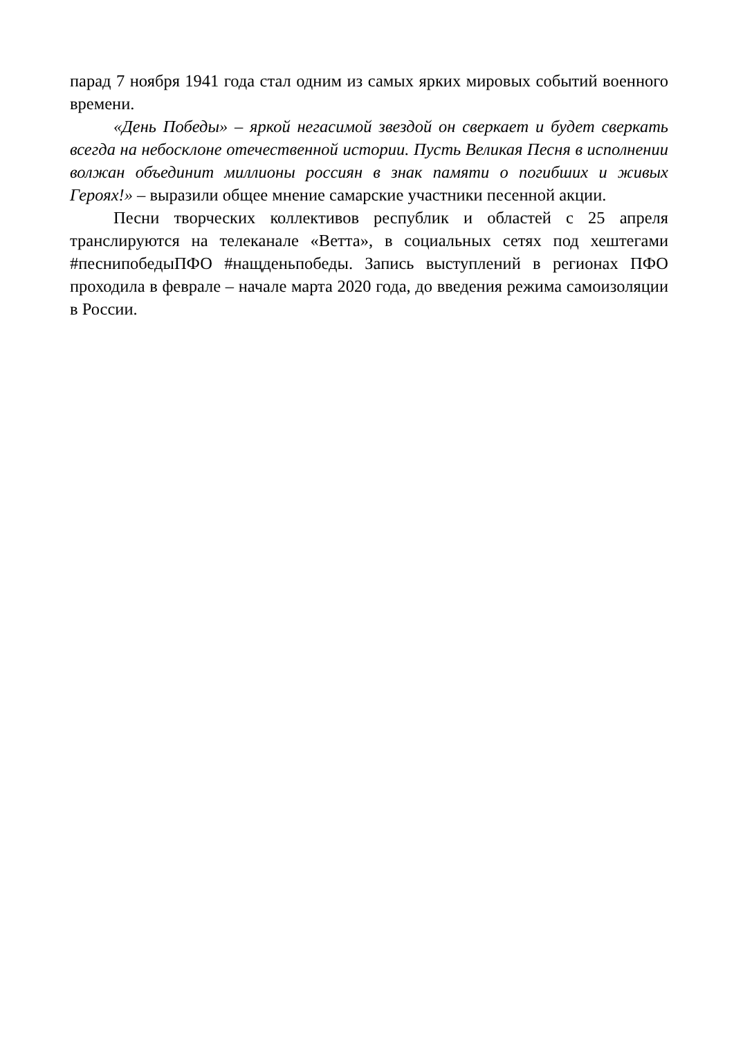парад 7 ноября 1941 года стал одним из самых ярких мировых событий военного времени.
«День Победы» – яркой негасимой звездой он сверкает и будет сверкать всегда на небосклоне отечественной истории. Пусть Великая Песня в исполнении волжан объединит миллионы россиян в знак памяти о погибших и живых Героях!» – выразили общее мнение самарские участники песенной акции.
Песни творческих коллективов республик и областей с 25 апреля транслируются на телеканале «Ветта», в социальных сетях под хештегами #песнипобедыПФО #нащденьпобеды. Запись выступлений в регионах ПФО проходила в феврале – начале марта 2020 года, до введения режима самоизоляции в России.